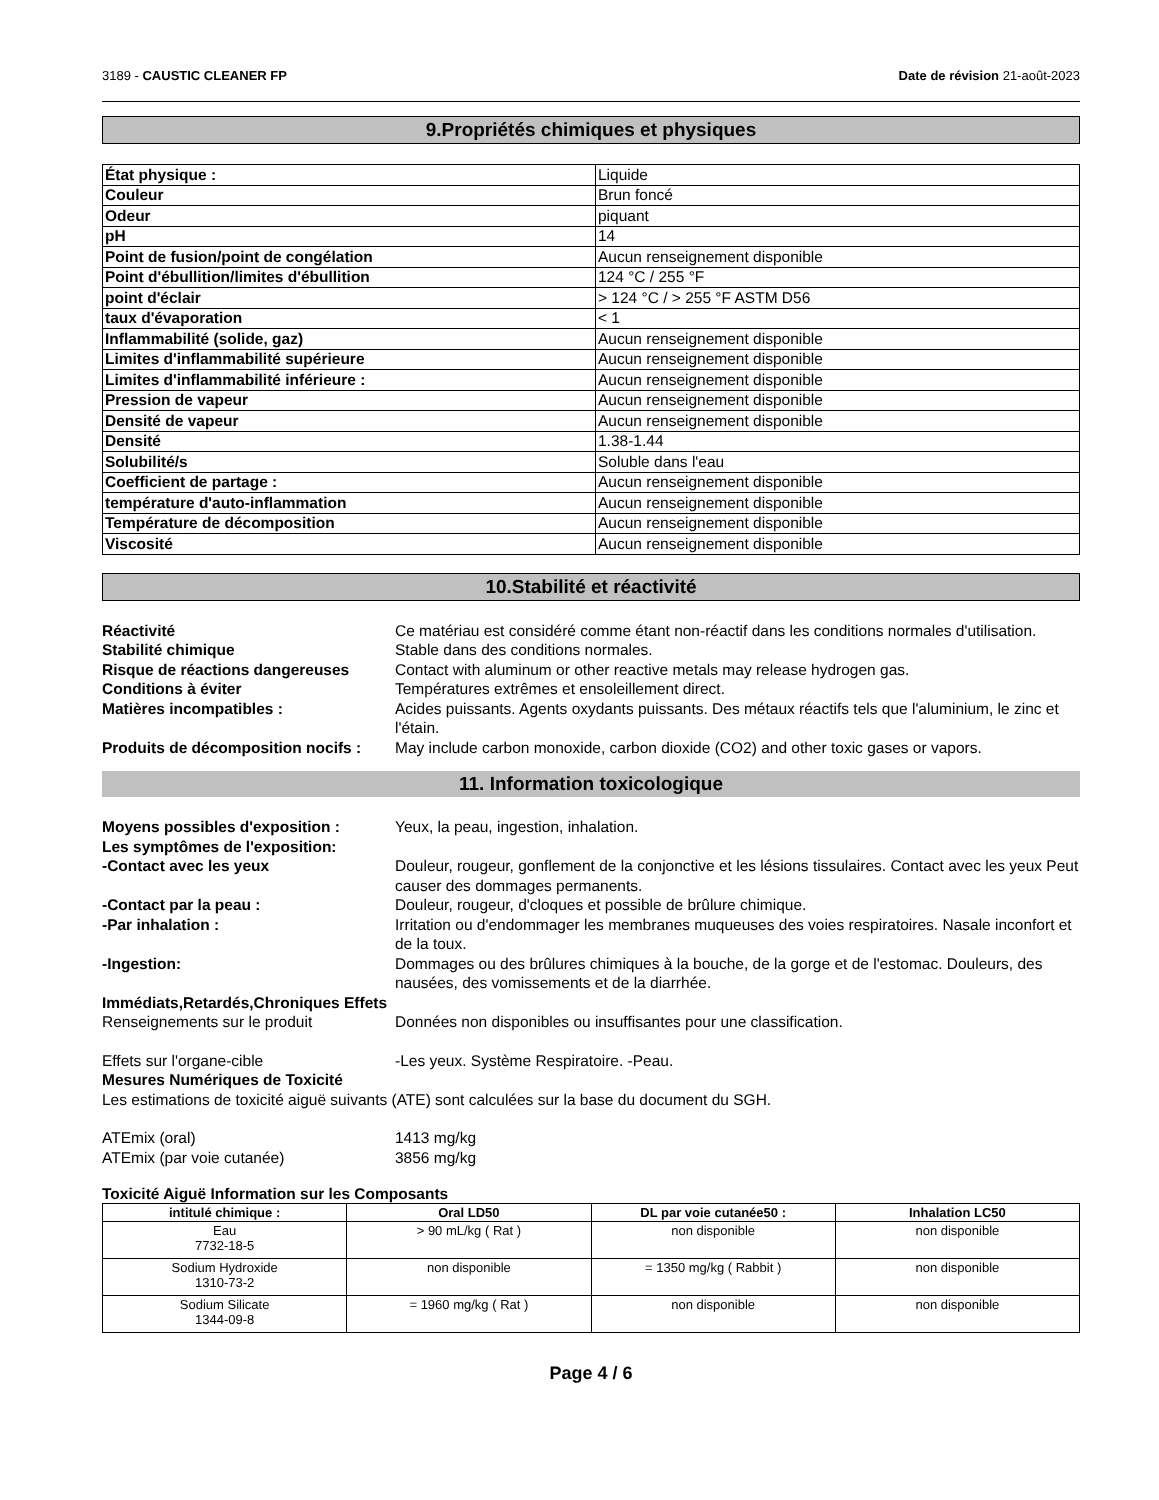3189 - CAUSTIC CLEANER FP Date de révision 21-août-2023
9.Propriétés chimiques et physiques
| État physique : | Liquide |
| Couleur | Brun foncé |
| Odeur | piquant |
| pH | 14 |
| Point de fusion/point de congélation | Aucun renseignement disponible |
| Point d'ébullition/limites d'ébullition | 124 °C / 255 °F |
| point d'éclair | > 124 °C / > 255 °F ASTM D56 |
| taux d'évaporation | < 1 |
| Inflammabilité (solide, gaz) | Aucun renseignement disponible |
| Limites d'inflammabilité supérieure | Aucun renseignement disponible |
| Limites d'inflammabilité inférieure : | Aucun renseignement disponible |
| Pression de vapeur | Aucun renseignement disponible |
| Densité de vapeur | Aucun renseignement disponible |
| Densité | 1.38-1.44 |
| Solubilité/s | Soluble dans l'eau |
| Coefficient de partage : | Aucun renseignement disponible |
| température d'auto-inflammation | Aucun renseignement disponible |
| Température de décomposition | Aucun renseignement disponible |
| Viscosité | Aucun renseignement disponible |
10.Stabilité et réactivité
Réactivité
Ce matériau est considéré comme étant non-réactif dans les conditions normales d'utilisation.
Stabilité chimique
Stable dans des conditions normales.
Risque de réactions dangereuses
Contact with aluminum or other reactive metals may release hydrogen gas.
Conditions à éviter
Températures extrêmes et ensoleillement direct.
Matières incompatibles :
Acides puissants. Agents oxydants puissants. Des métaux réactifs tels que l'aluminium, le zinc et l'étain.
Produits de décomposition nocifs :
May include carbon monoxide, carbon dioxide (CO2) and other toxic gases or vapors.
11. Information toxicologique
Moyens possibles d'exposition :
Yeux, la peau, ingestion, inhalation.
Les symptômes de l'exposition:
-Contact avec les yeux
Douleur, rougeur, gonflement de la conjonctive et les lésions tissulaires. Contact avec les yeux Peut causer des dommages permanents.
-Contact par la peau :
Douleur, rougeur, d'cloques et possible de brûlure chimique.
-Par inhalation :
Irritation ou d'endommager les membranes muqueuses des voies respiratoires. Nasale inconfort et de la toux.
-Ingestion:
Dommages ou des brûlures chimiques à la bouche, de la gorge et de l'estomac. Douleurs, des nausées, des vomissements et de la diarrhée.
Immédiats,Retardés,Chroniques Effets
Renseignements sur le produit
Données non disponibles ou insuffisantes pour une classification.
Effets sur l'organe-cible
-Les yeux. Système Respiratoire. -Peau.
Mesures Numériques de Toxicité
Les estimations de toxicité aiguë suivants (ATE) sont calculées sur la base du document du SGH.
ATEmix (oral)
1413 mg/kg
ATEmix (par voie cutanée)
3856 mg/kg
Toxicité Aiguë Information sur les Composants
| intitulé chimique : | Oral LD50 | DL par voie cutanée50 : | Inhalation LC50 |
| --- | --- | --- | --- |
| Eau 7732-18-5 | > 90 mL/kg ( Rat ) | non disponible | non disponible |
| Sodium Hydroxide 1310-73-2 | non disponible | = 1350 mg/kg ( Rabbit ) | non disponible |
| Sodium Silicate 1344-09-8 | = 1960 mg/kg ( Rat ) | non disponible | non disponible |
Page 4 / 6